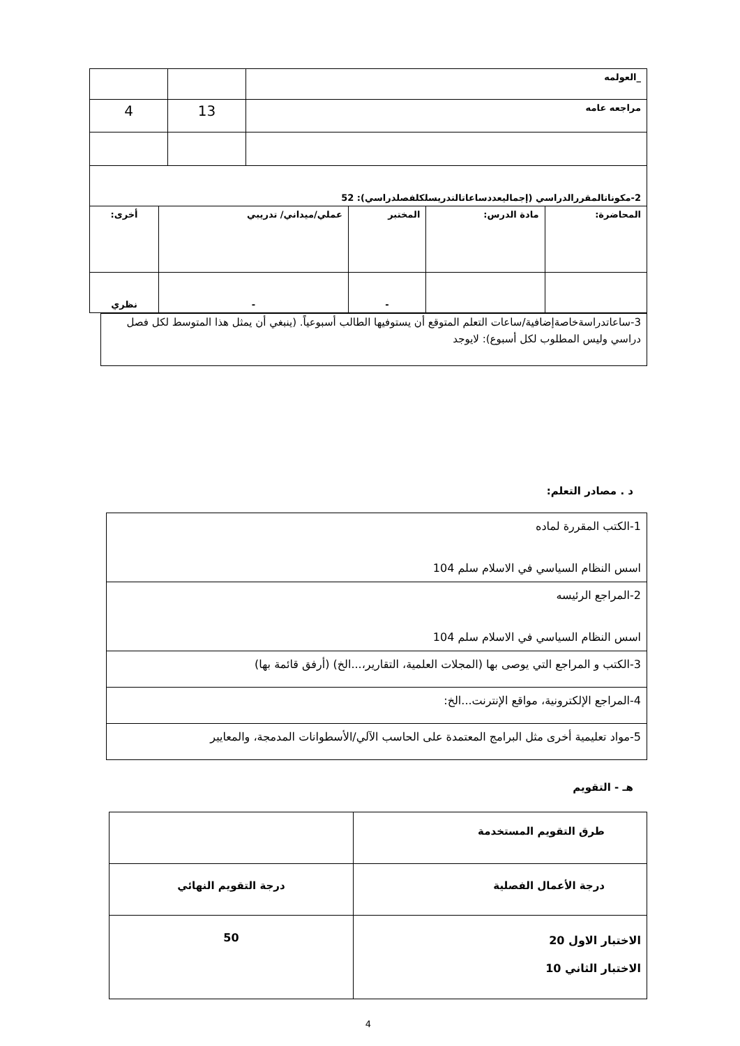| _العولمه | | |
| مراجعه عامه | 13 | 4 |
| 2-مكوناتالمقررالدراسي (إجماليعددساعاتالتدريسلكلفصلدراسي): 52 | | | | |
| المحاضرة: | مادة الدرس: | المختبر | عملي/ميداني/ تدريبي | أخرى: |
| | | - | - | نظري |
| 3-ساعاتدراسةخاصةإضافية/ساعات التعلم المتوقع أن يستوفيها الطالب أسبوعياً. (ينبغي أن يمثل هذا المتوسط لكل فصل دراسي وليس المطلوب لكل أسبوع): لايوجد |
د . مصادر التعلم:
| 1-الكتب المقررة لماده اسس النظام السياسي في الاسلام سلم 104 |
| 2-المراجع الرئيسه اسس النظام السياسي في الاسلام سلم 104 |
| 3-الكتب و المراجع التي يوصى بها (المجلات العلمية، التقارير،...الخ) (أرفق قائمة بها) |
| 4-المراجع الإلكترونية، مواقع الإنترنت...الخ: |
| 5-مواد تعليمية أخرى مثل البرامج المعتمدة على الحاسب الآلي/الأسطوانات المدمجة، والمعايير |
هـ - التقويم
| طرق التقويم المستخدمة | |
| درجة الأعمال الفصلية | درجة التقويم النهائي |
| الاختبار الاول 20 الاختبار الثاني 10 | 50 |
4